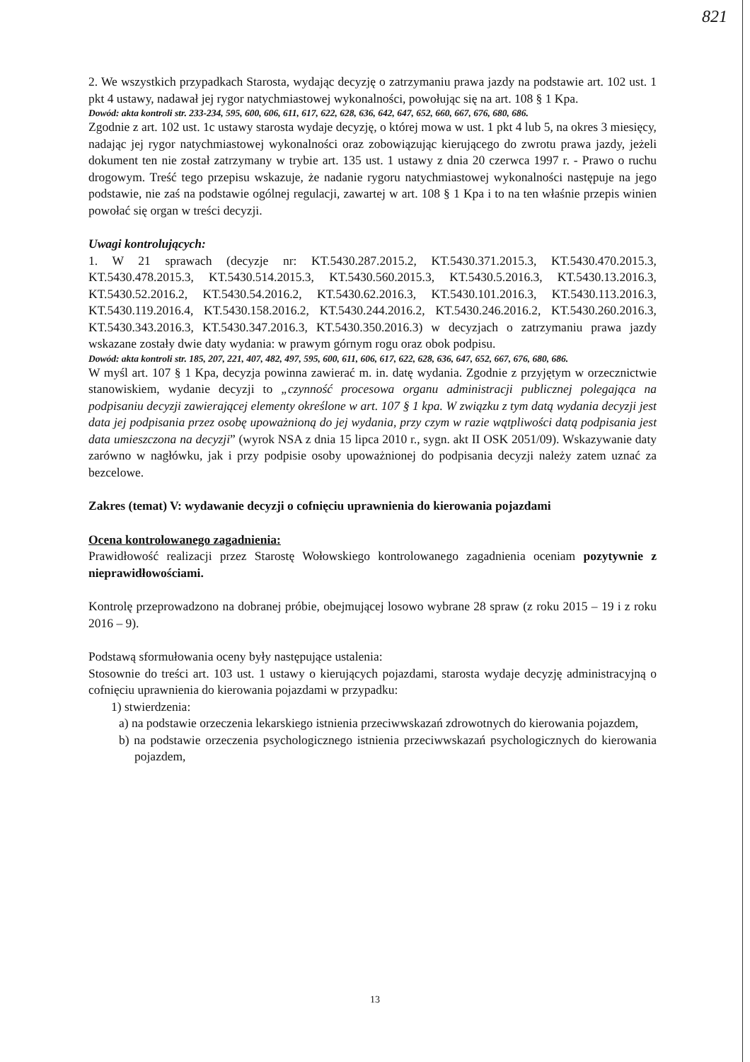821
2. We wszystkich przypadkach Starosta, wydając decyzję o zatrzymaniu prawa jazdy na podstawie art. 102 ust. 1 pkt 4 ustawy, nadawał jej rygor natychmiastowej wykonalności, powołując się na art. 108 § 1 Kpa.
Dowód: akta kontroli str. 233-234, 595, 600, 606, 611, 617, 622, 628, 636, 642, 647, 652, 660, 667, 676, 680, 686.
Zgodnie z art. 102 ust. 1c ustawy starosta wydaje decyzję, o której mowa w ust. 1 pkt 4 lub 5, na okres 3 miesięcy, nadając jej rygor natychmiastowej wykonalności oraz zobowiązując kierującego do zwrotu prawa jazdy, jeżeli dokument ten nie został zatrzymany w trybie art. 135 ust. 1 ustawy z dnia 20 czerwca 1997 r. - Prawo o ruchu drogowym. Treść tego przepisu wskazuje, że nadanie rygoru natychmiastowej wykonalności następuje na jego podstawie, nie zaś na podstawie ogólnej regulacji, zawartej w art. 108 § 1 Kpa i to na ten właśnie przepis winien powołać się organ w treści decyzji.
Uwagi kontrolujących:
1. W 21 sprawach (decyzje nr: KT.5430.287.2015.2, KT.5430.371.2015.3, KT.5430.470.2015.3, KT.5430.478.2015.3, KT.5430.514.2015.3, KT.5430.560.2015.3, KT.5430.5.2016.3, KT.5430.13.2016.3, KT.5430.52.2016.2, KT.5430.54.2016.2, KT.5430.62.2016.3, KT.5430.101.2016.3, KT.5430.113.2016.3, KT.5430.119.2016.4, KT.5430.158.2016.2, KT.5430.244.2016.2, KT.5430.246.2016.2, KT.5430.260.2016.3, KT.5430.343.2016.3, KT.5430.347.2016.3, KT.5430.350.2016.3) w decyzjach o zatrzymaniu prawa jazdy wskazane zostały dwie daty wydania: w prawym górnym rogu oraz obok podpisu.
Dowód: akta kontroli str. 185, 207, 221, 407, 482, 497, 595, 600, 611, 606, 617, 622, 628, 636, 647, 652, 667, 676, 680, 686.
W myśl art. 107 § 1 Kpa, decyzja powinna zawierać m. in. datę wydania. Zgodnie z przyjętym w orzecznictwie stanowiskiem, wydanie decyzji to „czynność procesowa organu administracji publicznej polegająca na podpisaniu decyzji zawierającej elementy określone w art. 107 § 1 kpa. W związku z tym datą wydania decyzji jest data jej podpisania przez osobę upoważnioną do jej wydania, przy czym w razie wątpliwości datą podpisania jest data umieszczona na decyzji” (wyrok NSA z dnia 15 lipca 2010 r., sygn. akt II OSK 2051/09). Wskazywanie daty zarówno w nagłówku, jak i przy podpisie osoby upoważnionej do podpisania decyzji należy zatem uznać za bezcelowe.
Zakres (temat) V: wydawanie decyzji o cofnięciu uprawnienia do kierowania pojazdami
Ocena kontrolowanego zagadnienia:
Prawidłowość realizacji przez Starostę Wołowskiego kontrolowanego zagadnienia oceniam pozytywnie z nieprawidłowościami.
Kontrolę przeprowadzono na dobranej próbie, obejmującej losowo wybrane 28 spraw (z roku 2015 – 19 i z roku 2016 – 9).
Podstawą sformułowania oceny były następujące ustalenia:
Stosownie do treści art. 103 ust. 1 ustawy o kierujących pojazdami, starosta wydaje decyzję administracyjną o cofnięciu uprawnienia do kierowania pojazdami w przypadku:
1) stwierdzenia:
a) na podstawie orzeczenia lekarskiego istnienia przeciwwskazań zdrowotnych do kierowania pojazdem,
b) na podstawie orzeczenia psychologicznego istnienia przeciwwskazań psychologicznych do kierowania pojazdem,
13